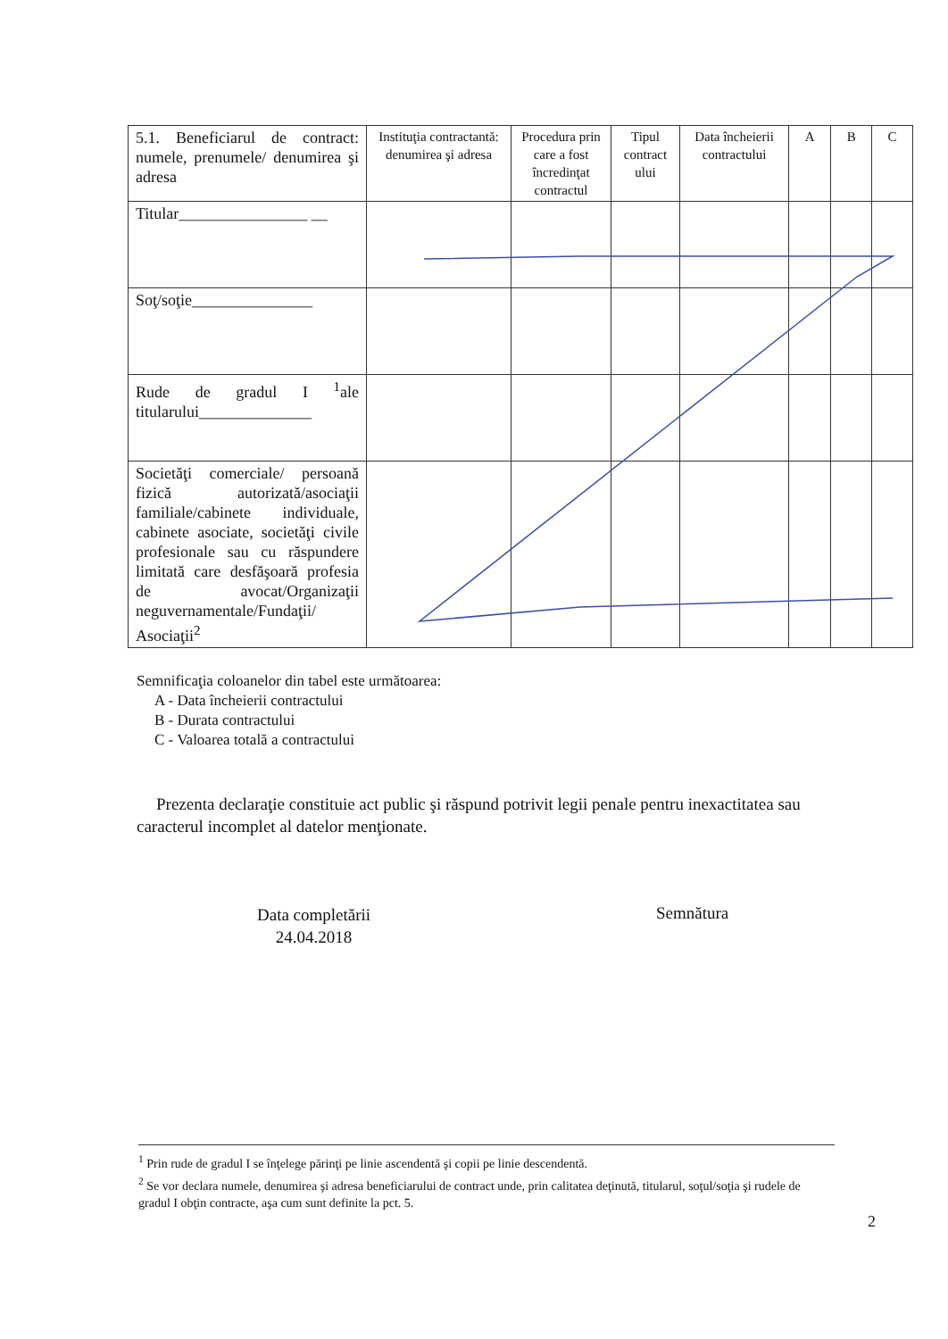| 5.1. Beneficiarul de contract: numele, prenumele/ denumirea şi adresa | Instituţia contractantă: denumirea şi adresa | Procedura prin care a fost încredinţat contractul | Tipul contract ului | Data încheierii contractului | A | B | C |
| Titular________________ __ | | | | | | | |
| Soţ/soţie_______________ | | | | | | | |
| Rude de gradul I <sup>1</sup>ale titularului______________ | | | | | | | |
| Societăţi comerciale/ persoană fizică autorizată/asociaţii familiale/cabinete individuale, cabinete asociate, societăţi civile profesionale sau cu răspundere limitată care desfăşoară profesia de avocat/Organizaţii neguvernamentale/Fundaţii/ Asociaţii<sup>2</sup> | | | | | | | |
Semnificaţia coloanelor din tabel este următoarea:
A - Data încheierii contractului
B - Durata contractului
C - Valoarea totală a contractului
Prezenta declaraţie constituie act public şi răspund potrivit legii penale pentru inexactitatea sau caracterul incomplet al datelor menţionate.
Data completării
24.04.2018
Semnătura
<sup>1</sup> Prin rude de gradul I se înţelege părinţi pe linie ascendentă şi copii pe linie descendentă.
<sup>2</sup> Se vor declara numele, denumirea şi adresa beneficiarului de contract unde, prin calitatea deţinută, titularul, soţul/soţia şi rudele de gradul I obţin contracte, aşa cum sunt definite la pct. 5.
2